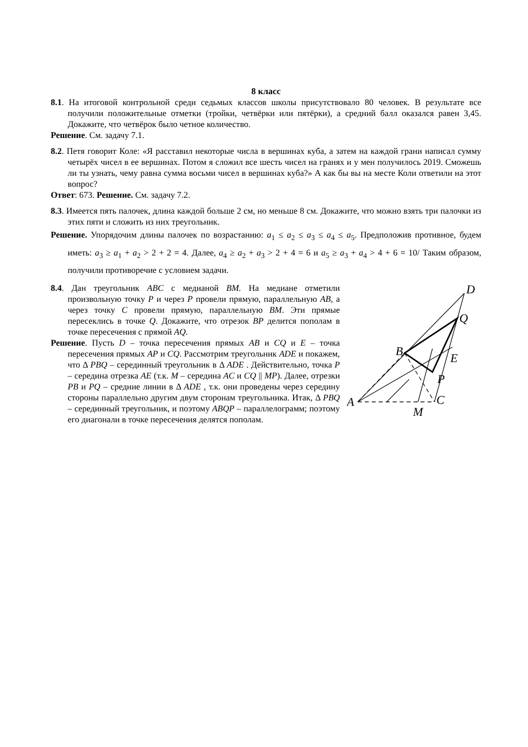8 класс
8.1. На итоговой контрольной среди седьмых классов школы присутствовало 80 человек. В результате все получили положительные отметки (тройки, четвёрки или пятёрки), а средний балл оказался равен 3,45. Докажите, что четвёрок было четное количество.
Решение. См. задачу 7.1.
8.2. Петя говорит Коле: «Я расставил некоторые числа в вершинах куба, а затем на каждой грани написал сумму четырёх чисел в ее вершинах. Потом я сложил все шесть чисел на гранях и у мен получилось 2019. Сможешь ли ты узнать, чему равна сумма восьми чисел в вершинах куба?» А как бы вы на месте Коли ответили на этот вопрос?
Ответ: 673. Решение. См. задачу 7.2.
8.3. Имеется пять палочек, длина каждой больше 2 см, но меньше 8 см. Докажите, что можно взять три палочки из этих пяти и сложить из них треугольник.
Решение. Упорядочим длины палочек по возрастанию: a<sub>1</sub> ≤ a<sub>2</sub> ≤ a<sub>3</sub> ≤ a<sub>4</sub> ≤ a<sub>5</sub>. Предположив противное, будем иметь: a<sub>3</sub> ≥ a<sub>1</sub> + a<sub>2</sub> > 2 + 2 = 4. Далее, a<sub>4</sub> ≥ a<sub>2</sub> + a<sub>3</sub> > 2 + 4 = 6 и a<sub>5</sub> ≥ a<sub>3</sub> + a<sub>4</sub> > 4 + 6 = 10/ Таким образом, получили противоречие с условием задачи.
8.4. Дан треугольник ABC с медианой BM. На медиане отметили произвольную точку P и через P провели прямую, параллельную AB, а через точку C провели прямую, параллельную BM. Эти прямые пересеклись в точке Q. Докажите, что отрезок BP делится пополам в точке пересечения с прямой AQ.
Решение. Пусть D – точка пересечения прямых AB и CQ и E – точка пересечения прямых AP и CQ. Рассмотрим треугольник ADE и покажем, что Δ PBQ – серединный треугольник в Δ ADE . Действительно, точка P – середина отрезка AE (т.к. M – середина AC и CQ || MP). Далее, отрезки PB и PQ – средние линии в Δ ADE , т.к. они проведены через середину стороны параллельно другим двум сторонам треугольника. Итак, Δ PBQ – серединный треугольник, и поэтому ABQP – параллелограмм; поэтому его диагонали в точке пересечения делятся пополам.
D
Q
B
E
P
A
C
M